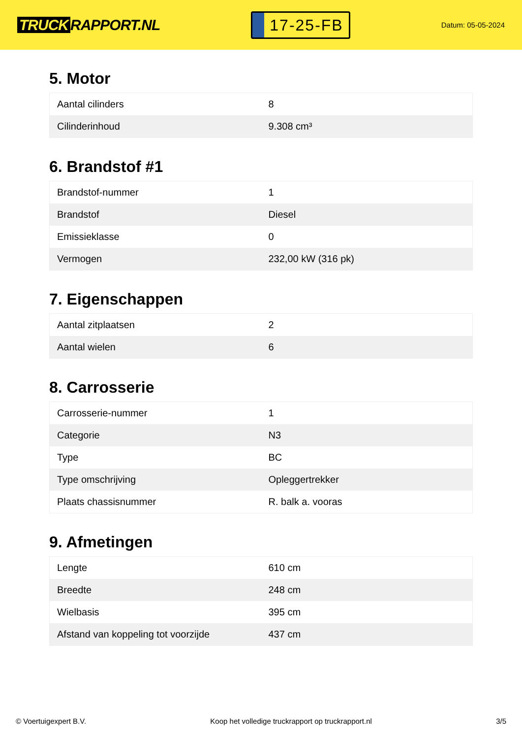TRUCK RAPPORT.NL
17-25-FB
Datum: 05-05-2024
5. Motor
| Aantal cilinders | 8 |
| Cilinderinhoud | 9.308 cm³ |
6. Brandstof #1
| Brandstof-nummer | 1 |
| Brandstof | Diesel |
| Emissieklasse | 0 |
| Vermogen | 232,00 kW (316 pk) |
7. Eigenschappen
| Aantal zitplaatsen | 2 |
| Aantal wielen | 6 |
8. Carrosserie
| Carrosserie-nummer | 1 |
| Categorie | N3 |
| Type | BC |
| Type omschrijving | Opleggertrekker |
| Plaats chassisnummer | R. balk a. vooras |
9. Afmetingen
| Lengte | 610 cm |
| Breedte | 248 cm |
| Wielbasis | 395 cm |
| Afstand van koppeling tot voorzijde | 437 cm |
© Voertuigexpert B.V. Koop het volledige truckrapport op truckrapport.nl 3/5